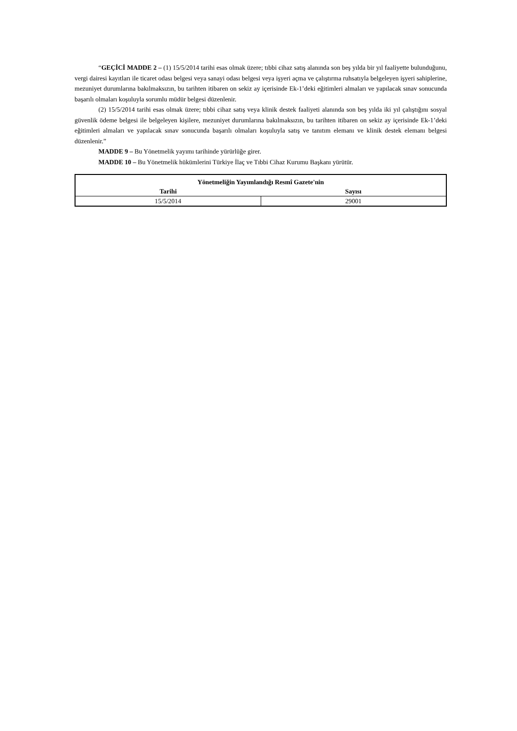“GEÇİCİ MADDE 2 – (1) 15/5/2014 tarihi esas olmak üzere; tıbbi cihaz satış alanında son beş yılda bir yıl faaliyette bulunduğunu, vergi dairesi kayıtları ile ticaret odası belgesi veya sanayi odası belgesi veya işyeri açma ve çalıştırma ruhsatıyla belgeleyen işyeri sahiplerine, mezuniyet durumlarına bakılmaksızın, bu tarihten itibaren on sekiz ay içerisinde Ek-1’deki eğitimleri almaları ve yapılacak sınav sonucunda başarılı olmaları koşuluyla sorumlu müdür belgesi düzenlenir.
(2) 15/5/2014 tarihi esas olmak üzere; tıbbi cihaz satış veya klinik destek faaliyeti alanında son beş yılda iki yıl çalıştığını sosyal güvenlik ödeme belgesi ile belgeleyen kişilere, mezuniyet durumlarına bakılmaksızın, bu tarihten itibaren on sekiz ay içerisinde Ek-1’deki eğitimleri almaları ve yapılacak sınav sonucunda başarılı olmaları koşuluyla satış ve tanıtım elemanı ve klinik destek elemanı belgesi düzenlenir.”
MADDE 9 – Bu Yönetmelik yayımı tarihinde yürürlüğe girer.
MADDE 10 – Bu Yönetmelik hükümlerini Türkiye İlaç ve Tıbbi Cihaz Kurumu Başkanı yürütür.
| Yönetmeliğin Yayımlandığı Resmî Gazete'nin | |
| --- | --- |
| Tarihi | Sayısı |
| 15/5/2014 | 29001 |